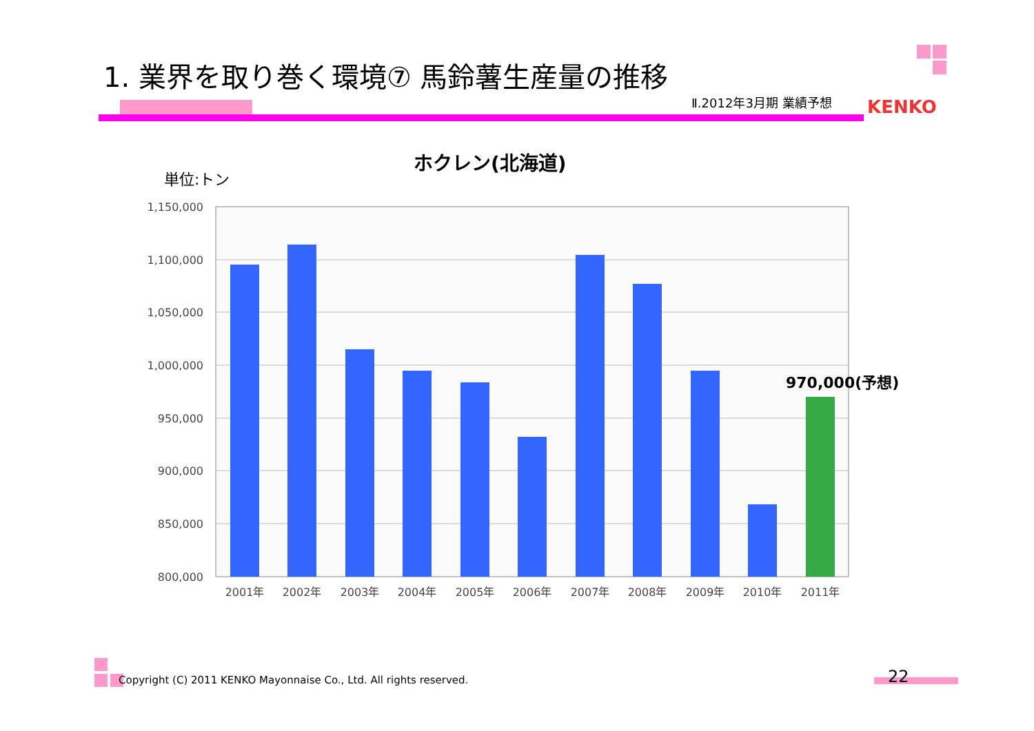1. 業界を取り巻く環境⑦ 馬鈴薯生産量の推移
Ⅱ.2012年3月期 業績予想 KENKO
ホクレン(北海道)
単位:トン
1,150,000
1,100,000
1,050,000
1,000,000
950,000
900,000
850,000
800,000
2001年
2002年
2003年
2004年
2005年
2006年
2007年
2008年
2009年
2010年
2011年
970,000(予想)
Copyright (C) 2011 KENKO Mayonnaise Co., Ltd. All rights reserved.
22